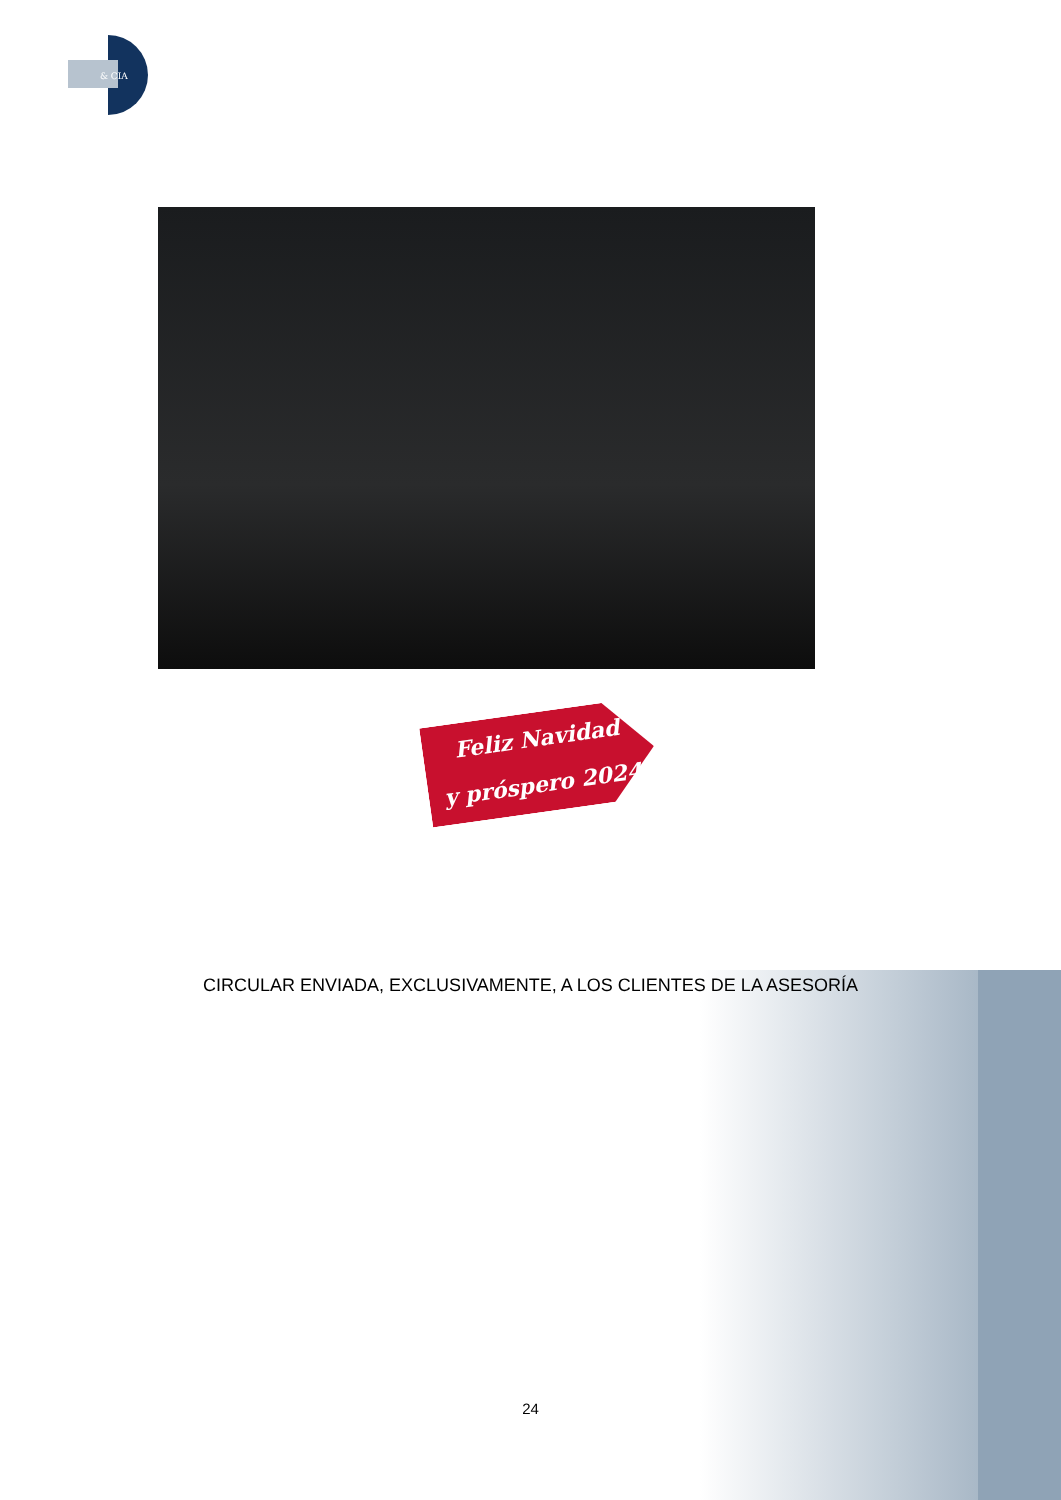& CIA
Feliz Navidad
y próspero 2024
CIRCULAR ENVIADA, EXCLUSIVAMENTE, A LOS CLIENTES DE LA ASESORÍA
24